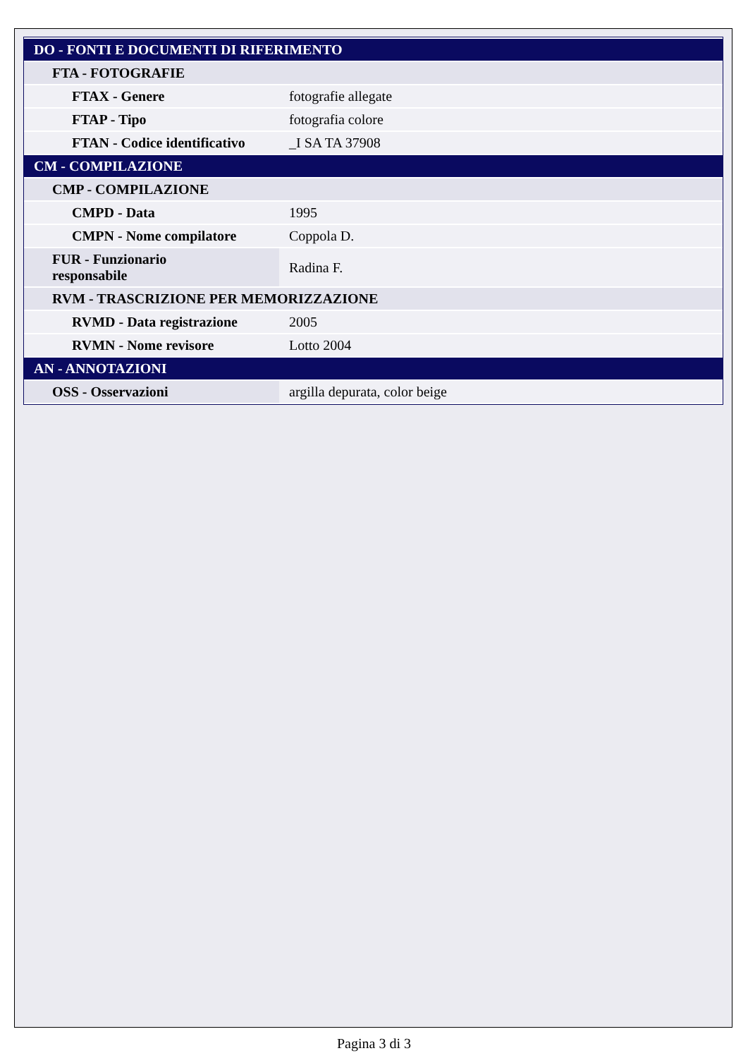| DO - FONTI E DOCUMENTI DI RIFERIMENTO | |
| FTA - FOTOGRAFIE | |
| FTAX - Genere | fotografie allegate |
| FTAP - Tipo | fotografia colore |
| FTAN - Codice identificativo | _I SA TA 37908 |
| CM - COMPILAZIONE | |
| CMP - COMPILAZIONE | |
| CMPD - Data | 1995 |
| CMPN - Nome compilatore | Coppola D. |
| FUR - Funzionario responsabile | Radina F. |
| RVM - TRASCRIZIONE PER MEMORIZZAZIONE | |
| RVMD - Data registrazione | 2005 |
| RVMN - Nome revisore | Lotto 2004 |
| AN - ANNOTAZIONI | |
| OSS - Osservazioni | argilla depurata, color beige |
Pagina 3 di 3